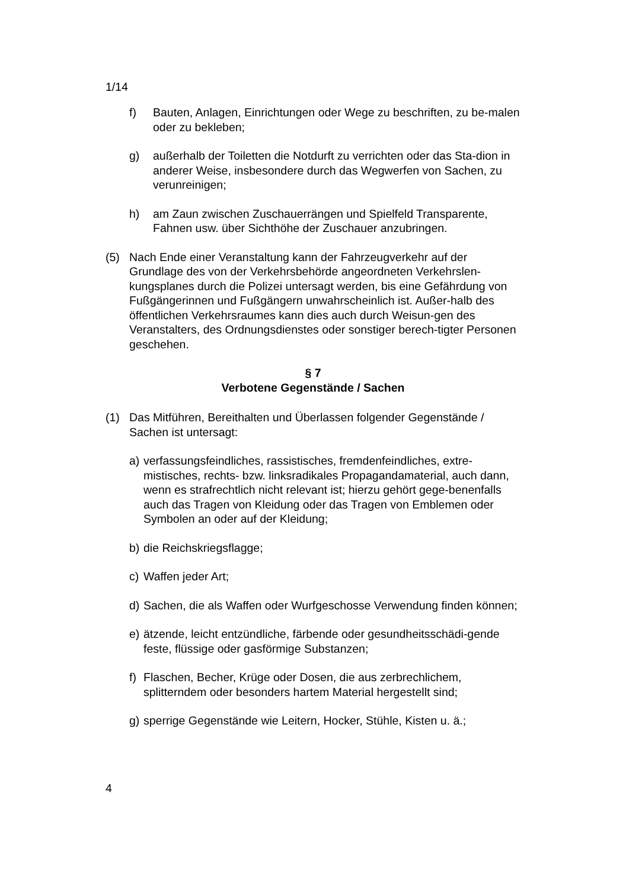1/14
f) Bauten, Anlagen, Einrichtungen oder Wege zu beschriften, zu be-malen oder zu bekleben;
g) außerhalb der Toiletten die Notdurft zu verrichten oder das Sta-dion in anderer Weise, insbesondere durch das Wegwerfen von Sachen, zu verunreinigen;
h) am Zaun zwischen Zuschauerrängen und Spielfeld Transparente, Fahnen usw. über Sichthöhe der Zuschauer anzubringen.
(5) Nach Ende einer Veranstaltung kann der Fahrzeugverkehr auf der Grundlage des von der Verkehrsbehörde angeordneten Verkehrslen-kungsplanes durch die Polizei untersagt werden, bis eine Gefährdung von Fußgängerinnen und Fußgängern unwahrscheinlich ist. Außer-halb des öffentlichen Verkehrsraumes kann dies auch durch Weisun-gen des Veranstalters, des Ordnungsdienstes oder sonstiger berech-tigter Personen geschehen.
§ 7
Verbotene Gegenstände / Sachen
(1) Das Mitführen, Bereithalten und Überlassen folgender Gegenstände / Sachen ist untersagt:
a) verfassungsfeindliches, rassistisches, fremdenfeindliches, extre-mistisches, rechts- bzw. linksradikales Propagandamaterial, auch dann, wenn es strafrechtlich nicht relevant ist; hierzu gehört gege-benenfalls auch das Tragen von Kleidung oder das Tragen von Emblemen oder Symbolen an oder auf der Kleidung;
b) die Reichskriegsflagge;
c) Waffen jeder Art;
d) Sachen, die als Waffen oder Wurfgeschosse Verwendung finden können;
e) ätzende, leicht entzündliche, färbende oder gesundheitsschädi-gende feste, flüssige oder gasförmige Substanzen;
f) Flaschen, Becher, Krüge oder Dosen, die aus zerbrechlichem, splitterndem oder besonders hartem Material hergestellt sind;
g) sperrige Gegenstände wie Leitern, Hocker, Stühle, Kisten u. ä.;
4